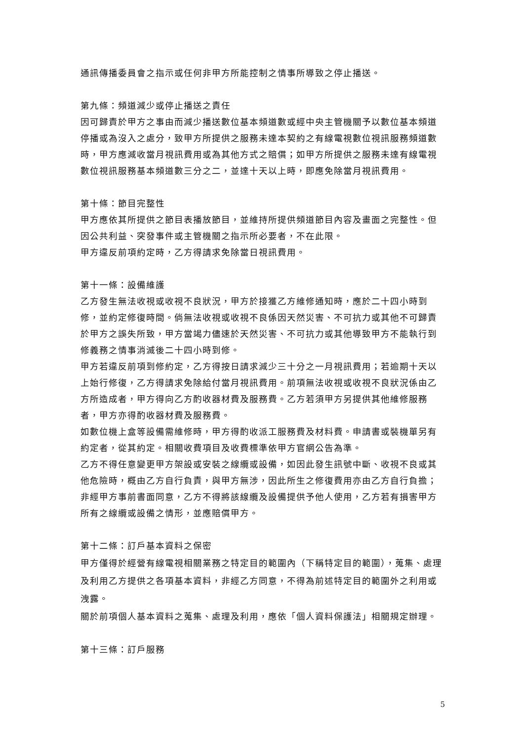通訊傳播委員會之指示或任何非甲方所能控制之情事所導致之停止播送。
第九條：頻道減少或停止播送之責任
因可歸責於甲方之事由而減少播送數位基本頻道數或經中央主管機關予以數位基本頻道停播或為沒入之處分，致甲方所提供之服務未達本契約之有線電視數位視訊服務頻道數時，甲方應減收當月視訊費用或為其他方式之賠償；如甲方所提供之服務未達有線電視數位視訊服務基本頻道數三分之二，並達十天以上時，即應免除當月視訊費用。
第十條：節目完整性
甲方應依其所提供之節目表播放節目，並維持所提供頻道節目內容及畫面之完整性。但因公共利益、突發事件或主管機關之指示所必要者，不在此限。
甲方違反前項約定時，乙方得請求免除當日視訊費用。
第十一條：設備維護
乙方發生無法收視或收視不良狀況，甲方於接獲乙方維修通知時，應於二十四小時到修，並約定修復時間。倘無法收視或收視不良係因天然災害、不可抗力或其他不可歸責於甲方之誤失所致，甲方當竭力儘速於天然災害、不可抗力或其他導致甲方不能執行到修義務之情事消滅後二十四小時到修。
甲方若違反前項到修約定，乙方得按日請求減少三十分之一月視訊費用；若逾期十天以上始行修復，乙方得請求免除給付當月視訊費用。前項無法收視或收視不良狀況係由乙方所造成者，甲方得向乙方酌收器材費及服務費。乙方若須甲方另提供其他維修服務者，甲方亦得酌收器材費及服務費。
如數位機上盒等設備需維修時，甲方得酌收派工服務費及材料費。申請書或裝機單另有約定者，從其約定。相關收費項目及收費標準依甲方官網公告為準。
乙方不得任意變更甲方架設或安裝之線纜或設備，如因此發生訊號中斷、收視不良或其他危險時，概由乙方自行負責，與甲方無涉，因此所生之修復費用亦由乙方自行負擔；非經甲方事前書面同意，乙方不得將該線纜及設備提供予他人使用，乙方若有損害甲方所有之線纜或設備之情形，並應賠償甲方。
第十二條：訂戶基本資料之保密
甲方僅得於經營有線電視相關業務之特定目的範圍內（下稱特定目的範圍），蒐集、處理及利用乙方提供之各項基本資料，非經乙方同意，不得為前述特定目的範圍外之利用或洩露。
關於前項個人基本資料之蒐集、處理及利用，應依「個人資料保護法」相關規定辦理。
第十三條：訂戶服務
5